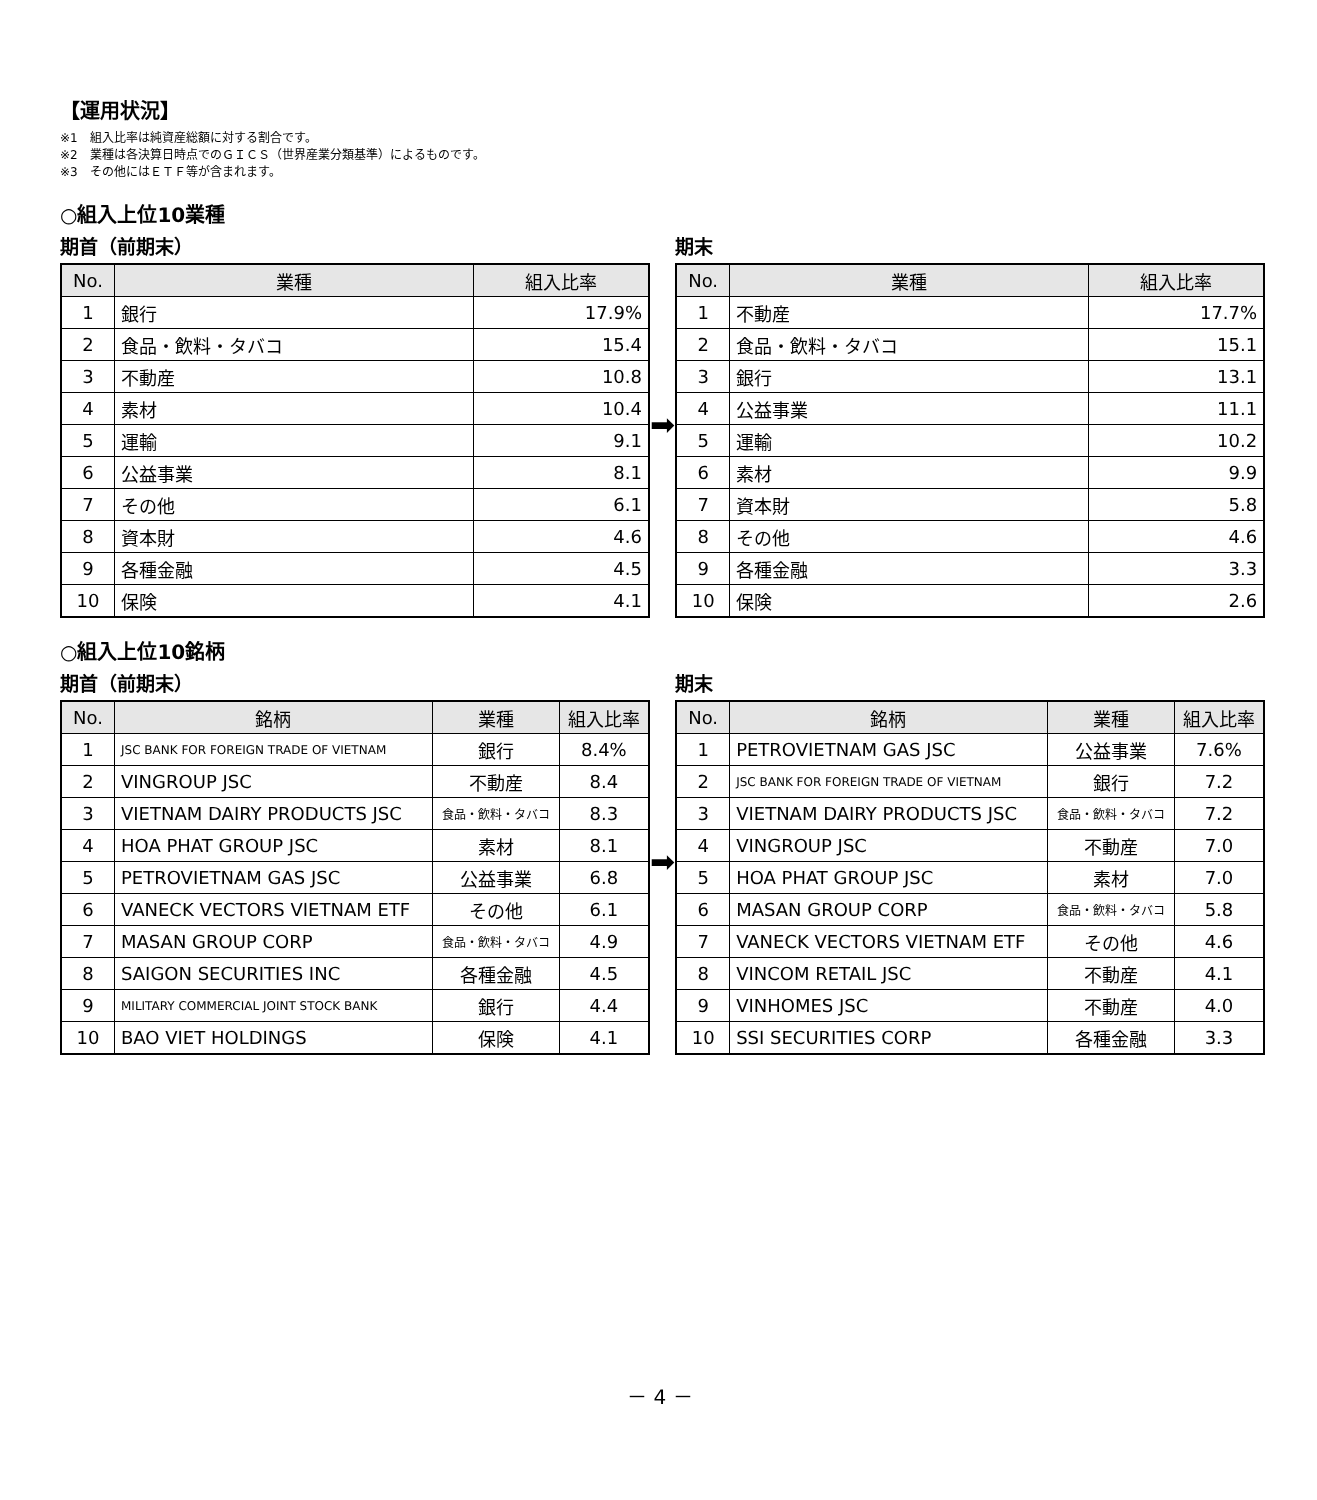【運用状況】
※1　組入比率は純資産総額に対する割合です。
※2　業種は各決算日時点でのＧＩＣＳ（世界産業分類基準）によるものです。
※3　その他にはＥＴＦ等が含まれます。
○組入上位10業種
期首（前期末）
| No. | 業種 | 組入比率 |
| --- | --- | --- |
| 1 | 銀行 | 17.9% |
| 2 | 食品・飲料・タバコ | 15.4 |
| 3 | 不動産 | 10.8 |
| 4 | 素材 | 10.4 |
| 5 | 運輸 | 9.1 |
| 6 | 公益事業 | 8.1 |
| 7 | その他 | 6.1 |
| 8 | 資本財 | 4.6 |
| 9 | 各種金融 | 4.5 |
| 10 | 保険 | 4.1 |
➡
期末
| No. | 業種 | 組入比率 |
| --- | --- | --- |
| 1 | 不動産 | 17.7% |
| 2 | 食品・飲料・タバコ | 15.1 |
| 3 | 銀行 | 13.1 |
| 4 | 公益事業 | 11.1 |
| 5 | 運輸 | 10.2 |
| 6 | 素材 | 9.9 |
| 7 | 資本財 | 5.8 |
| 8 | その他 | 4.6 |
| 9 | 各種金融 | 3.3 |
| 10 | 保険 | 2.6 |
○組入上位10銘柄
期首（前期末）
| No. | 銘柄 | 業種 | 組入比率 |
| --- | --- | --- | --- |
| 1 | JSC BANK FOR FOREIGN TRADE OF VIETNAM | 銀行 | 8.4% |
| 2 | VINGROUP JSC | 不動産 | 8.4 |
| 3 | VIETNAM DAIRY PRODUCTS JSC | 食品・飲料・タバコ | 8.3 |
| 4 | HOA PHAT GROUP JSC | 素材 | 8.1 |
| 5 | PETROVIETNAM GAS JSC | 公益事業 | 6.8 |
| 6 | VANECK VECTORS VIETNAM ETF | その他 | 6.1 |
| 7 | MASAN GROUP CORP | 食品・飲料・タバコ | 4.9 |
| 8 | SAIGON SECURITIES INC | 各種金融 | 4.5 |
| 9 | MILITARY COMMERCIAL JOINT STOCK BANK | 銀行 | 4.4 |
| 10 | BAO VIET HOLDINGS | 保険 | 4.1 |
➡
期末
| No. | 銘柄 | 業種 | 組入比率 |
| --- | --- | --- | --- |
| 1 | PETROVIETNAM GAS JSC | 公益事業 | 7.6% |
| 2 | JSC BANK FOR FOREIGN TRADE OF VIETNAM | 銀行 | 7.2 |
| 3 | VIETNAM DAIRY PRODUCTS JSC | 食品・飲料・タバコ | 7.2 |
| 4 | VINGROUP JSC | 不動産 | 7.0 |
| 5 | HOA PHAT GROUP JSC | 素材 | 7.0 |
| 6 | MASAN GROUP CORP | 食品・飲料・タバコ | 5.8 |
| 7 | VANECK VECTORS VIETNAM ETF | その他 | 4.6 |
| 8 | VINCOM RETAIL JSC | 不動産 | 4.1 |
| 9 | VINHOMES JSC | 不動産 | 4.0 |
| 10 | SSI SECURITIES CORP | 各種金融 | 3.3 |
－ 4 －